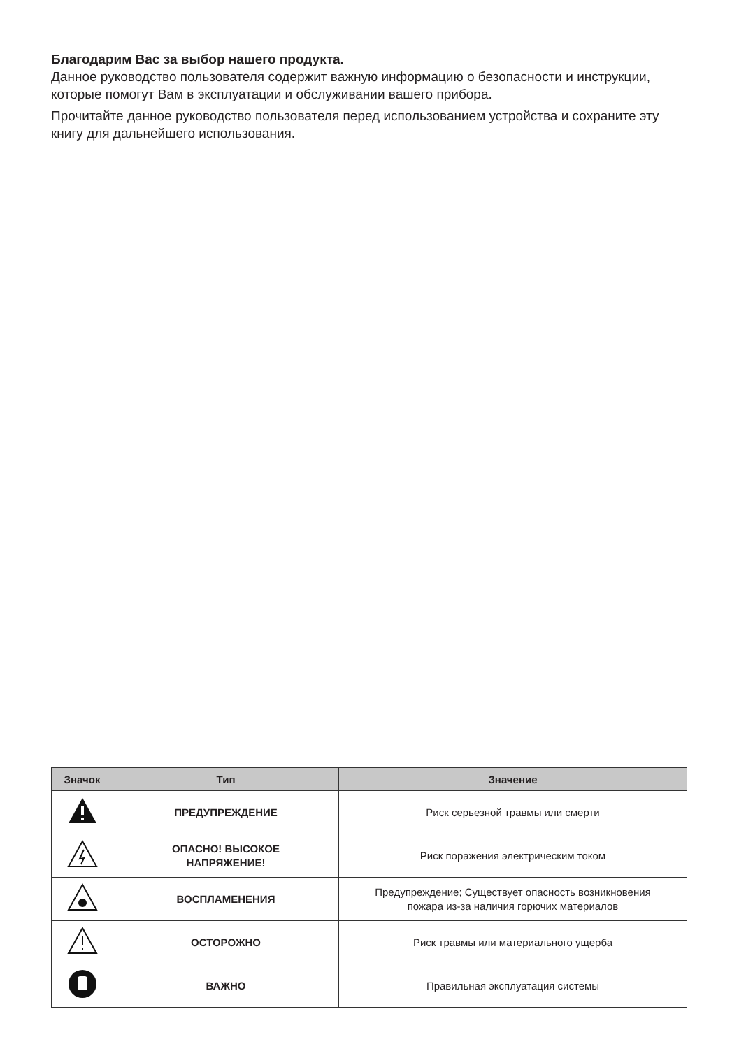Благодарим Вас за выбор нашего продукта.
Данное руководство пользователя содержит важную информацию о безопасности и инструкции, которые помогут Вам в эксплуатации и обслуживании вашего прибора.
Прочитайте данное руководство пользователя перед использованием устройства и сохраните эту книгу для дальнейшего использования.
| Значок | Тип | Значение |
| --- | --- | --- |
| | ПРЕДУПРЕЖДЕНИЕ | Риск серьезной травмы или смерти |
| | ОПАСНО! ВЫСОКОЕ НАПРЯЖЕНИЕ! | Риск поражения электрическим током |
| | ВОСПЛАМЕНЕНИЯ | Предупреждение; Существует опасность возникновения пожара из-за наличия горючих материалов |
| | ОСТОРОЖНО | Риск травмы или материального ущерба |
| | ВАЖНО | Правильная эксплуатация системы |